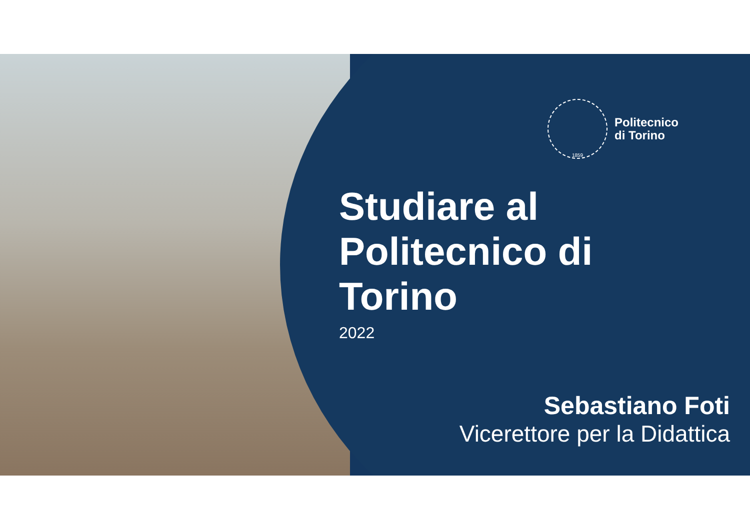1859
Politecnico
di Torino
Studiare al
Politecnico di
Torino
2022
Sebastiano Foti
Vicerettore per la Didattica